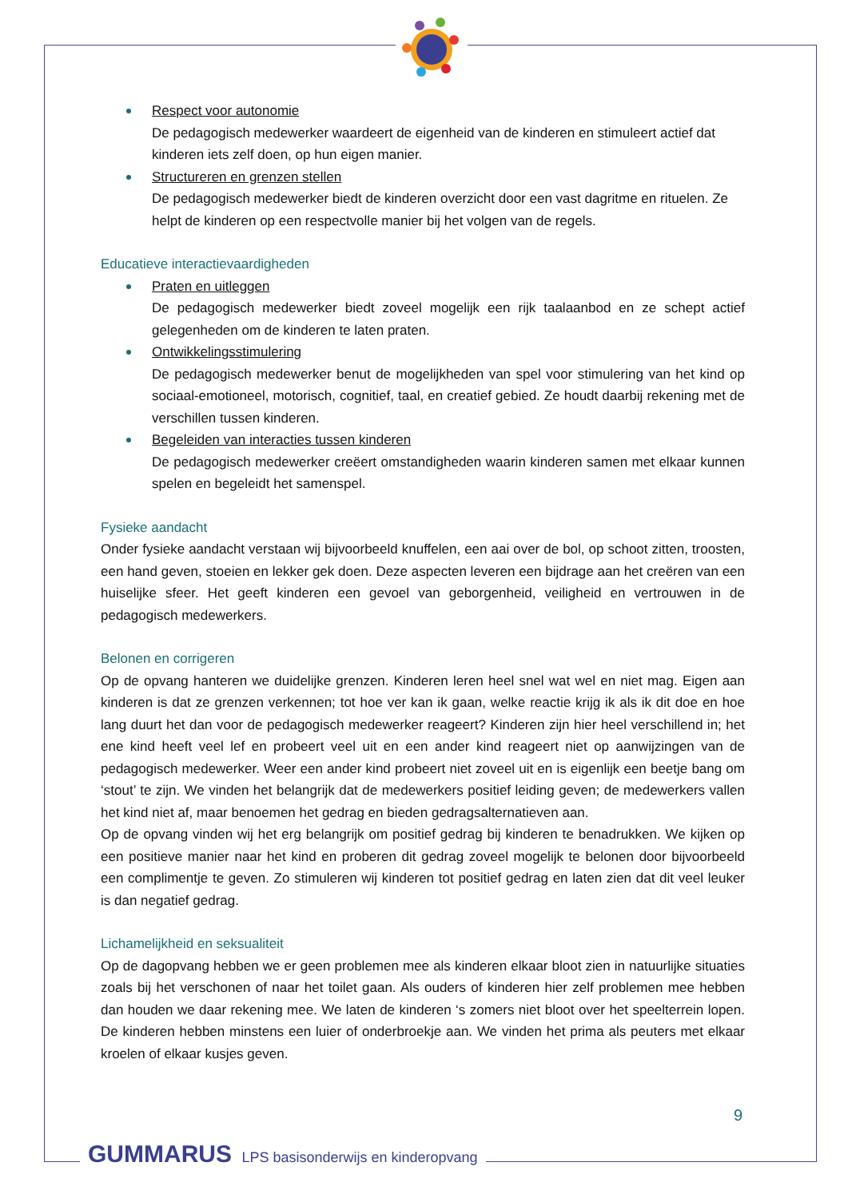Respect voor autonomie
De pedagogisch medewerker waardeert de eigenheid van de kinderen en stimuleert actief dat kinderen iets zelf doen, op hun eigen manier.
Structureren en grenzen stellen
De pedagogisch medewerker biedt de kinderen overzicht door een vast dagritme en rituelen. Ze helpt de kinderen op een respectvolle manier bij het volgen van de regels.
Educatieve interactievaardigheden
Praten en uitleggen
De pedagogisch medewerker biedt zoveel mogelijk een rijk taalaanbod en ze schept actief gelegenheden om de kinderen te laten praten.
Ontwikkelingsstimulering
De pedagogisch medewerker benut de mogelijkheden van spel voor stimulering van het kind op sociaal-emotioneel, motorisch, cognitief, taal, en creatief gebied. Ze houdt daarbij rekening met de verschillen tussen kinderen.
Begeleiden van interacties tussen kinderen
De pedagogisch medewerker creëert omstandigheden waarin kinderen samen met elkaar kunnen spelen en begeleidt het samenspel.
Fysieke aandacht
Onder fysieke aandacht verstaan wij bijvoorbeeld knuffelen, een aai over de bol, op schoot zitten, troosten, een hand geven, stoeien en lekker gek doen. Deze aspecten leveren een bijdrage aan het creëren van een huiselijke sfeer. Het geeft kinderen een gevoel van geborgenheid, veiligheid en vertrouwen in de pedagogisch medewerkers.
Belonen en corrigeren
Op de opvang hanteren we duidelijke grenzen. Kinderen leren heel snel wat wel en niet mag. Eigen aan kinderen is dat ze grenzen verkennen; tot hoe ver kan ik gaan, welke reactie krijg ik als ik dit doe en hoe lang duurt het dan voor de pedagogisch medewerker reageert? Kinderen zijn hier heel verschillend in; het ene kind heeft veel lef en probeert veel uit en een ander kind reageert niet op aanwijzingen van de pedagogisch medewerker. Weer een ander kind probeert niet zoveel uit en is eigenlijk een beetje bang om ‘stout’ te zijn. We vinden het belangrijk dat de medewerkers positief leiding geven; de medewerkers vallen het kind niet af, maar benoemen het gedrag en bieden gedragsalternatieven aan.
Op de opvang vinden wij het erg belangrijk om positief gedrag bij kinderen te benadrukken. We kijken op een positieve manier naar het kind en proberen dit gedrag zoveel mogelijk te belonen door bijvoorbeeld een complimentje te geven. Zo stimuleren wij kinderen tot positief gedrag en laten zien dat dit veel leuker is dan negatief gedrag.
Lichamelijkheid en seksualiteit
Op de dagopvang hebben we er geen problemen mee als kinderen elkaar bloot zien in natuurlijke situaties zoals bij het verschonen of naar het toilet gaan. Als ouders of kinderen hier zelf problemen mee hebben dan houden we daar rekening mee. We laten de kinderen ‘s zomers niet bloot over het speelterrein lopen. De kinderen hebben minstens een luier of onderbroekje aan. We vinden het prima als peuters met elkaar kroelen of elkaar kusjes geven.
9
GUMMARUS LPS basisonderwijs en kinderopvang